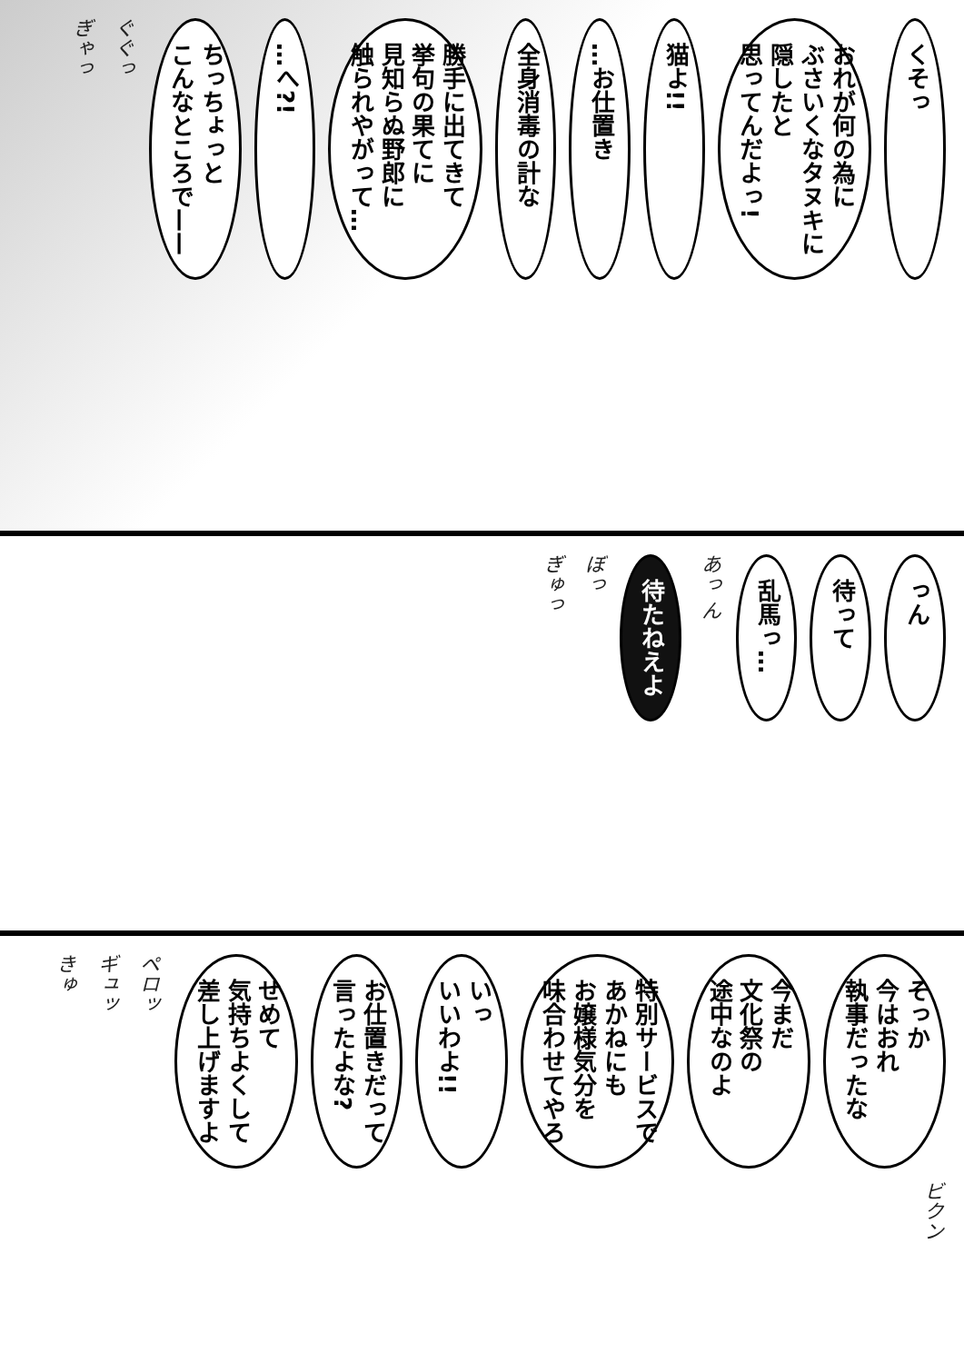くそっ
おれが何の為に
ぶさいくなタヌキに
隠したと
思ってんだよっ!
猫よ!!
…お仕置き
全身消毒の計な
勝手に出てきて
挙句の果てに
見知らぬ野郎に
触られやがって…
…へ?!
ちっちょっと
こんなところで——
ぐぐっ
ぎゃっ
っん
待って
乱馬っ…
あっ ん
待たねえよ
ぼっ
ぎゅっ
そっか
今はおれ
執事だったな
今まだ
文化祭の
途中なのよ
特別サービスで
あかねにも
お嬢様気分を
味合わせてやろ
いっ
いいわよ!!
お仕置きだって
言ったよな?
せめて
気持ちよくして
差し上げますよ
ペロッ
ギュッ
きゅ
ビクン